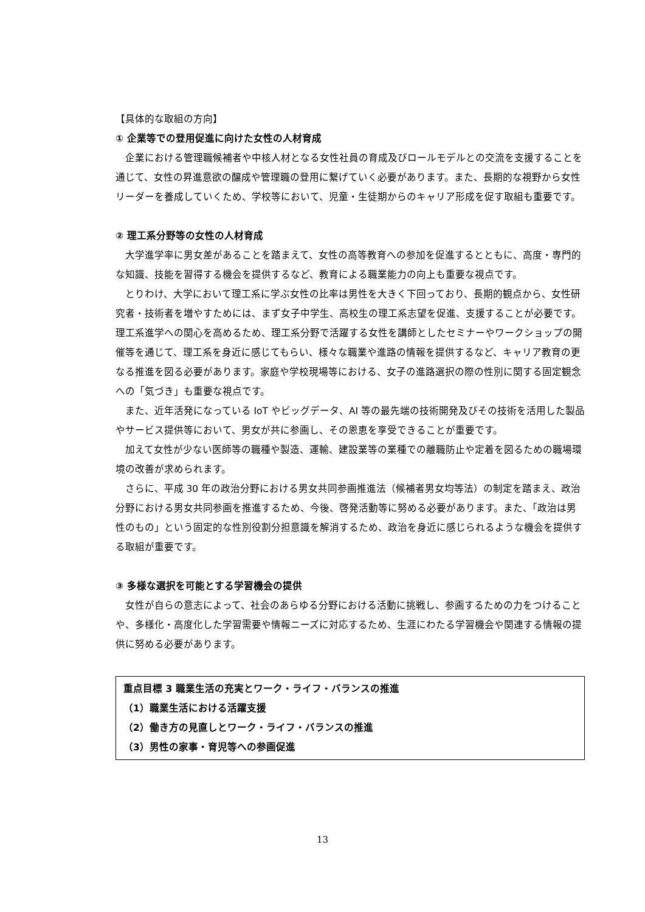【具体的な取組の方向】
① 企業等での登用促進に向けた女性の人材育成
企業における管理職候補者や中核人材となる女性社員の育成及びロールモデルとの交流を支援することを通じて、女性の昇進意欲の醸成や管理職の登用に繋げていく必要があります。また、長期的な視野から女性リーダーを養成していくため、学校等において、児童・生徒期からのキャリア形成を促す取組も重要です。
② 理工系分野等の女性の人材育成
大学進学率に男女差があることを踏まえて、女性の高等教育への参加を促進するとともに、高度・専門的な知識、技能を習得する機会を提供するなど、教育による職業能力の向上も重要な視点です。
とりわけ、大学において理工系に学ぶ女性の比率は男性を大きく下回っており、長期的観点から、女性研究者・技術者を増やすためには、まず女子中学生、高校生の理工系志望を促進、支援することが必要です。理工系進学への関心を高めるため、理工系分野で活躍する女性を講師としたセミナーやワークショップの開催等を通じて、理工系を身近に感じてもらい、様々な職業や進路の情報を提供するなど、キャリア教育の更なる推進を図る必要があります。家庭や学校現場等における、女子の進路選択の際の性別に関する固定観念への「気づき」も重要な視点です。
また、近年活発になっている IoT やビッグデータ、AI 等の最先端の技術開発及びその技術を活用した製品やサービス提供等において、男女が共に参画し、その恩恵を享受できることが重要です。
加えて女性が少ない医師等の職種や製造、運輸、建設業等の業種での離職防止や定着を図るための職場環境の改善が求められます。
さらに、平成 30 年の政治分野における男女共同参画推進法（候補者男女均等法）の制定を踏まえ、政治分野における男女共同参画を推進するため、今後、啓発活動等に努める必要があります。また、「政治は男性のもの」という固定的な性別役割分担意識を解消するため、政治を身近に感じられるような機会を提供する取組が重要です。
③ 多様な選択を可能とする学習機会の提供
女性が自らの意志によって、社会のあらゆる分野における活動に挑戦し、参画するための力をつけることや、多様化・高度化した学習需要や情報ニーズに対応するため、生涯にわたる学習機会や関連する情報の提供に努める必要があります。
重点目標 3 職業生活の充実とワーク・ライフ・バランスの推進
（1）職業生活における活躍支援
（2）働き方の見直しとワーク・ライフ・バランスの推進
（3）男性の家事・育児等への参画促進
13